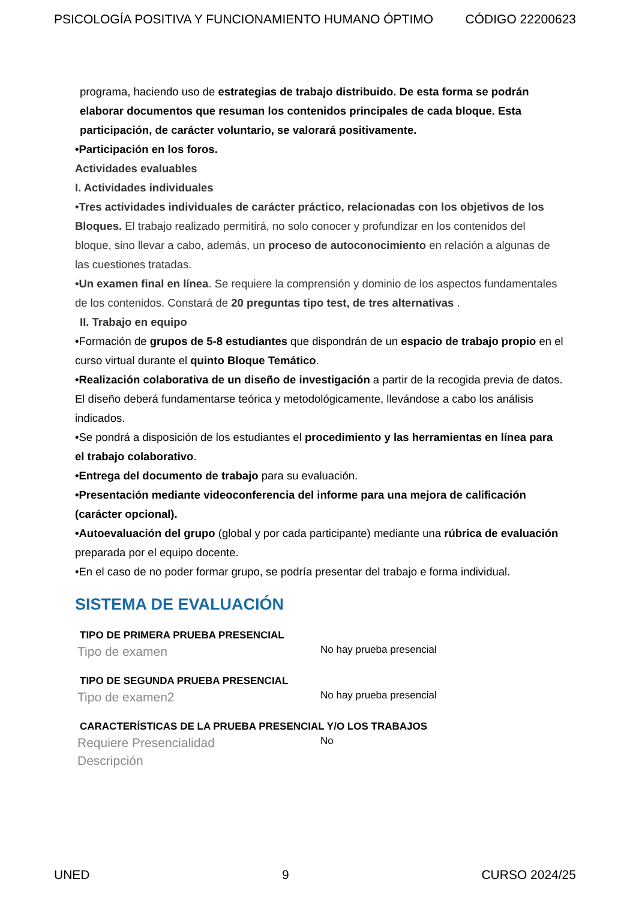PSICOLOGÍA POSITIVA Y FUNCIONAMIENTO HUMANO ÓPTIMO CÓDIGO 22200623
programa, haciendo uso de estrategias de trabajo distribuido. De esta forma se podrán elaborar documentos que resuman los contenidos principales de cada bloque. Esta participación, de carácter voluntario, se valorará positivamente.
•Participación en los foros.
Actividades evaluables
I. Actividades individuales
•Tres actividades individuales de carácter práctico, relacionadas con los objetivos de los Bloques. El trabajo realizado permitirá, no solo conocer y profundizar en los contenidos del bloque, sino llevar a cabo, además, un proceso de autoconocimiento en relación a algunas de las cuestiones tratadas.
•Un examen final en línea. Se requiere la comprensión y dominio de los aspectos fundamentales de los contenidos. Constará de 20 preguntas tipo test, de tres alternativas .
II. Trabajo en equipo
•Formación de grupos de 5-8 estudiantes que dispondrán de un espacio de trabajo propio en el curso virtual durante el quinto Bloque Temático.
•Realización colaborativa de un diseño de investigación a partir de la recogida previa de datos. El diseño deberá fundamentarse teórica y metodológicamente, llevándose a cabo los análisis indicados.
•Se pondrá a disposición de los estudiantes el procedimiento y las herramientas en línea para el trabajo colaborativo.
•Entrega del documento de trabajo para su evaluación.
•Presentación mediante videoconferencia del informe para una mejora de calificación (carácter opcional).
•Autoevaluación del grupo (global y por cada participante) mediante una rúbrica de evaluación preparada por el equipo docente.
•En el caso de no poder formar grupo, se podría presentar del trabajo e forma individual.
SISTEMA DE EVALUACIÓN
TIPO DE PRIMERA PRUEBA PRESENCIAL
Tipo de examen No hay prueba presencial
TIPO DE SEGUNDA PRUEBA PRESENCIAL
Tipo de examen2 No hay prueba presencial
CARACTERÍSTICAS DE LA PRUEBA PRESENCIAL Y/O LOS TRABAJOS
Requiere Presencialidad No
Descripción
UNED 9 CURSO 2024/25